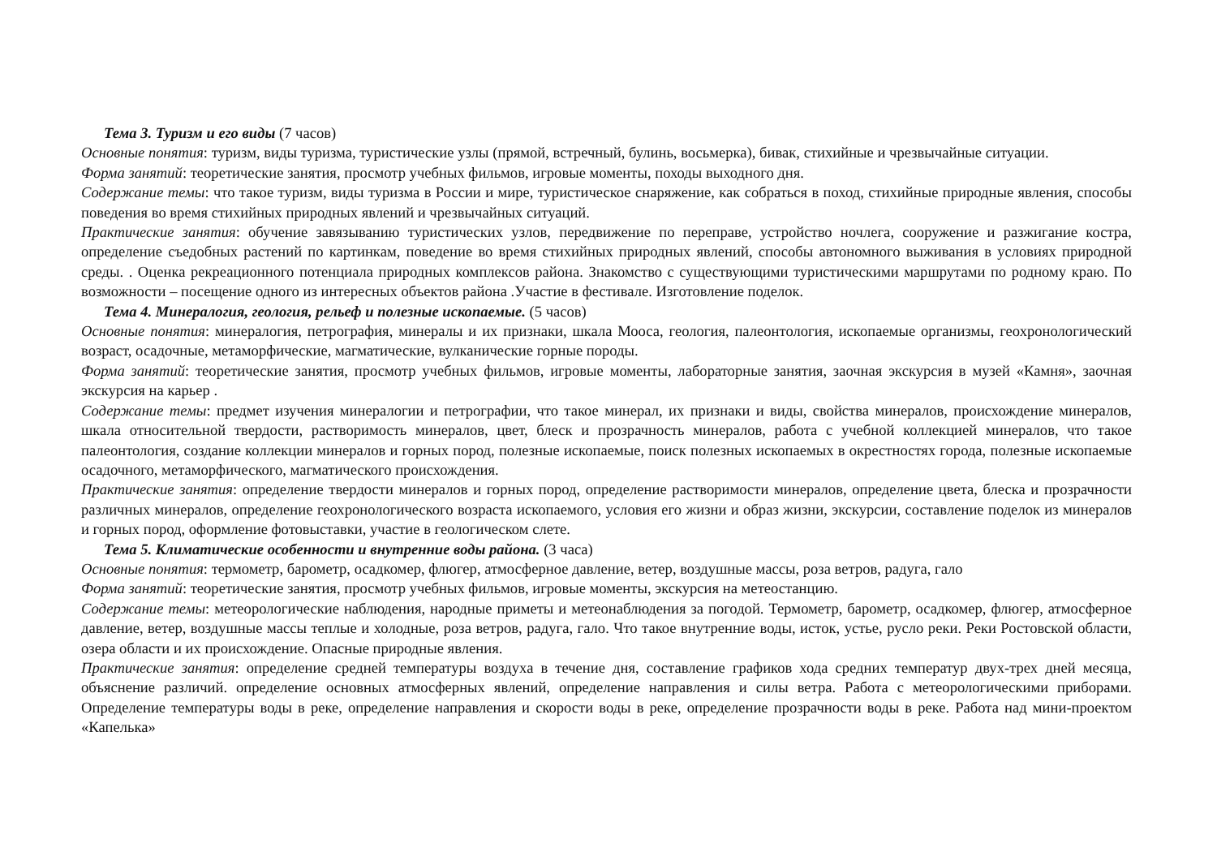Тема 3. Туризм и его виды (7 часов)
Основные понятия: туризм, виды туризма, туристические узлы (прямой, встречный, булинь, восьмерка), бивак, стихийные и чрезвычайные ситуации.
Форма занятий: теоретические занятия, просмотр учебных фильмов, игровые моменты, походы выходного дня.
Содержание темы: что такое туризм, виды туризма в России и мире, туристическое снаряжение, как собраться в поход, стихийные природные явления, способы поведения во время стихийных природных явлений и чрезвычайных ситуаций.
Практические занятия: обучение завязыванию туристических узлов, передвижение по переправе, устройство ночлега, сооружение и разжигание костра, определение съедобных растений по картинкам, поведение во время стихийных природных явлений, способы автономного выживания в условиях природной среды. . Оценка рекреационного потенциала природных комплексов района. Знакомство с существующими туристическими маршрутами по родному краю. По возможности – посещение одного из интересных объектов района .Участие в фестивале. Изготовление поделок.
Тема 4. Минералогия, геология, рельеф и полезные ископаемые. (5 часов)
Основные понятия: минералогия, петрография, минералы и их признаки, шкала Мооса, геология, палеонтология, ископаемые организмы, геохронологический возраст, осадочные, метаморфические, магматические, вулканические горные породы.
Форма занятий: теоретические занятия, просмотр учебных фильмов, игровые моменты, лабораторные занятия, заочная экскурсия в музей «Камня», заочная экскурсия на карьер .
Содержание темы: предмет изучения минералогии и петрографии, что такое минерал, их признаки и виды, свойства минералов, происхождение минералов, шкала относительной твердости, растворимость минералов, цвет, блеск и прозрачность минералов, работа с учебной коллекцией минералов, что такое палеонтология, создание коллекции минералов и горных пород, полезные ископаемые, поиск полезных ископаемых в окрестностях города, полезные ископаемые осадочного, метаморфического, магматического происхождения.
Практические занятия: определение твердости минералов и горных пород, определение растворимости минералов, определение цвета, блеска и прозрачности различных минералов, определение геохронологического возраста ископаемого, условия его жизни и образ жизни, экскурсии, составление поделок из минералов и горных пород, оформление фотовыставки, участие в геологическом слете.
Тема 5. Климатические особенности и внутренние воды района. (3 часа)
Основные понятия: термометр, барометр, осадкомер, флюгер, атмосферное давление, ветер, воздушные массы, роза ветров, радуга, гало
Форма занятий: теоретические занятия, просмотр учебных фильмов, игровые моменты, экскурсия на метеостанцию.
Содержание темы: метеорологические наблюдения, народные приметы и метеонаблюдения за погодой. Термометр, барометр, осадкомер, флюгер, атмосферное давление, ветер, воздушные массы теплые и холодные, роза ветров, радуга, гало. Что такое внутренние воды, исток, устье, русло реки. Реки Ростовской области, озера области и их происхождение. Опасные природные явления.
Практические занятия: определение средней температуры воздуха в течение дня, составление графиков хода средних температур двух-трех дней месяца, объяснение различий. определение основных атмосферных явлений, определение направления и силы ветра. Работа с метеорологическими приборами. Определение температуры воды в реке, определение направления и скорости воды в реке, определение прозрачности воды в реке. Работа над мини-проектом «Капелька»